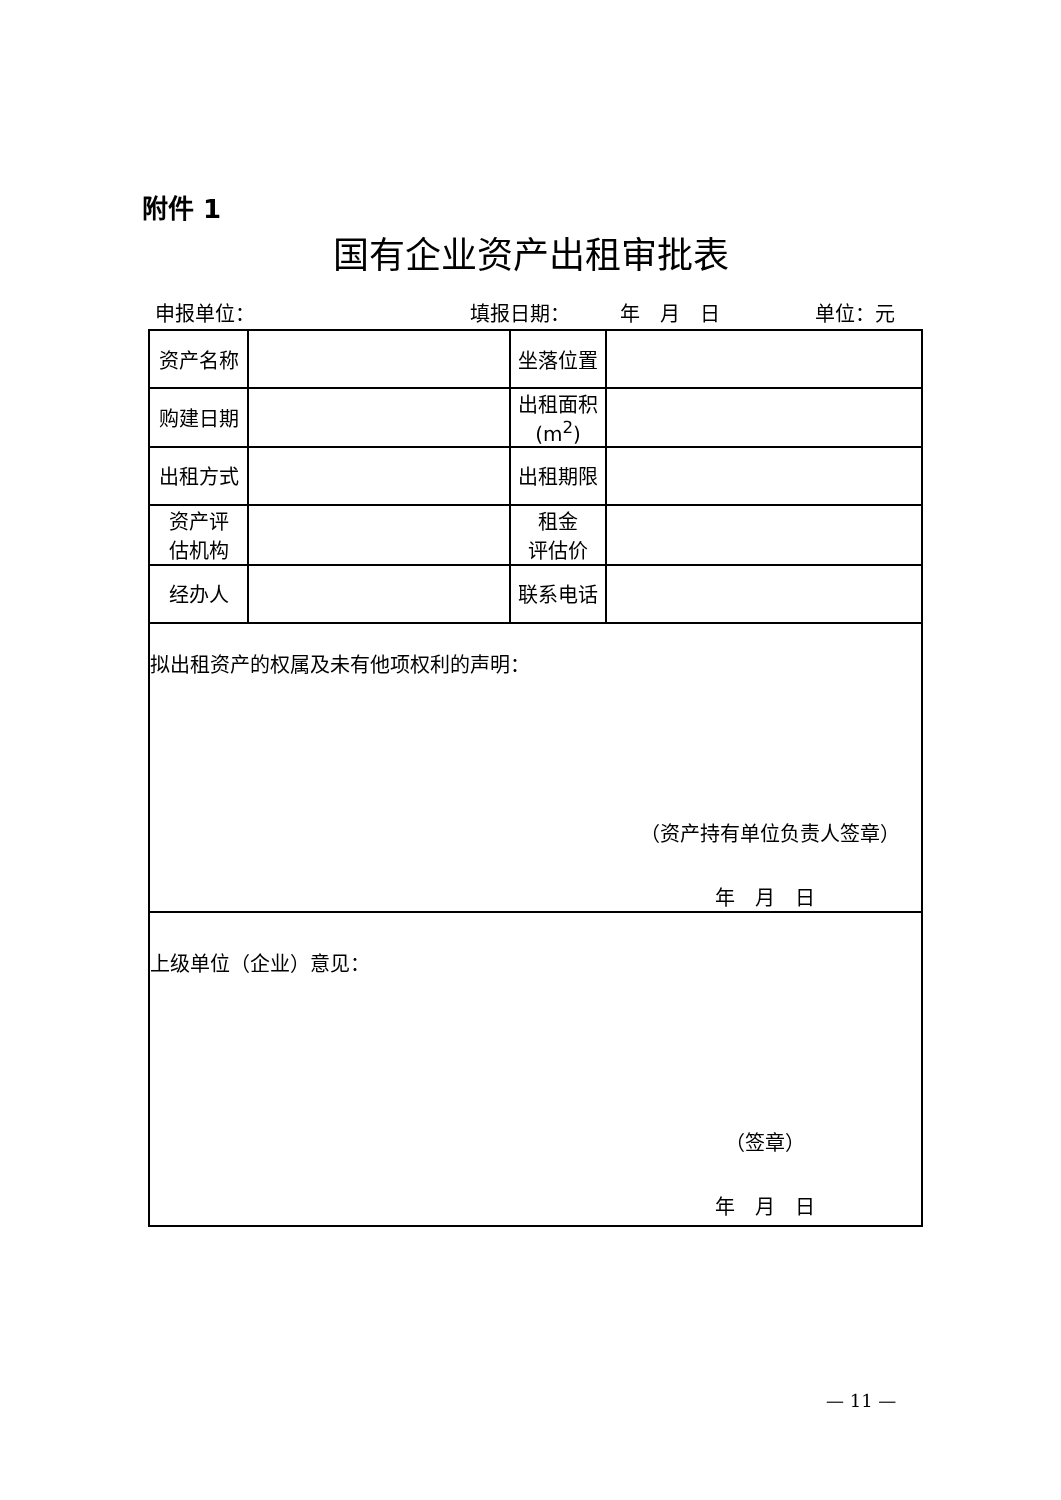附件 1
国有企业资产出租审批表
申报单位： 填报日期： 年　月　日 单位：元
| 资产名称 | | 坐落位置 | |
| 购建日期 | | 出租面积 (m<sup>2</sup>) | |
| 出租方式 | | 出租期限 | |
| 资产评 估机构 | | 租金 评估价 | |
| 经办人 | | 联系电话 | |
| 拟出租资产的权属及未有他项权利的声明： （资产持有单位负责人签章） 年 月 日 | | | |
| 上级单位（企业）意见： （签章） 年 月 日 | | | |
— 11 —